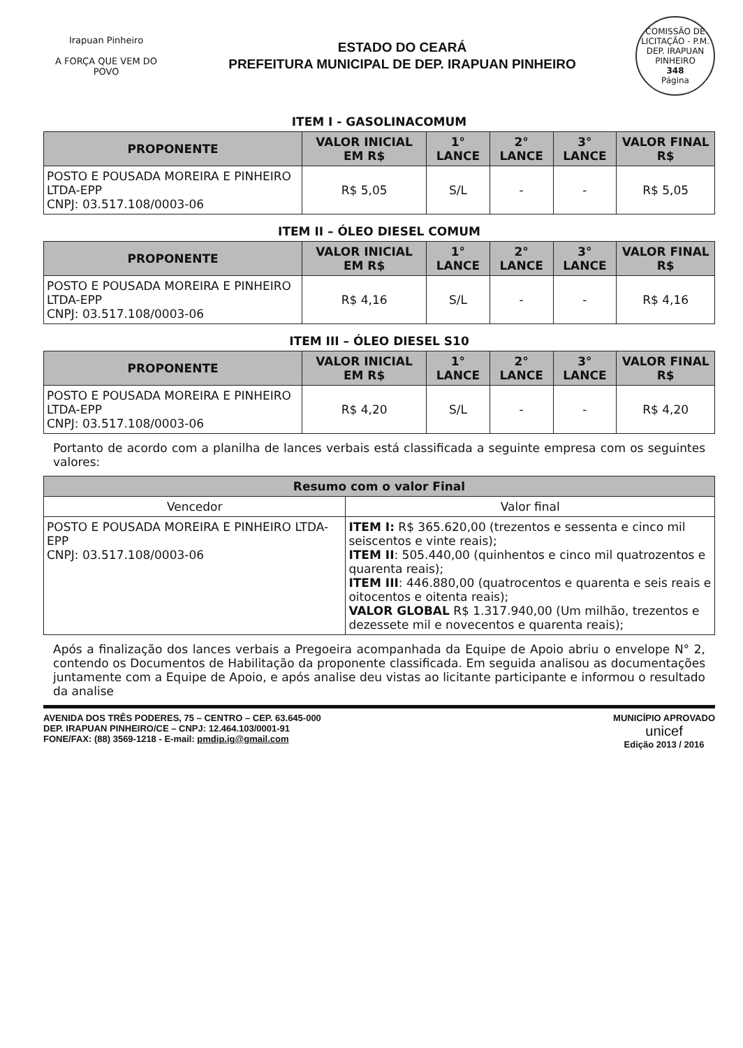Irapuan Pinheiro
A FORÇA QUE VEM DO POVO
ESTADO DO CEARÁ
PREFEITURA MUNICIPAL DE DEP. IRAPUAN PINHEIRO
COMISSÃO DE LICITAÇÃO - P.M. DEP. IRAPUAN PINHEIRO
348
Página
ITEM I - GASOLINACOMUM
| PROPONENTE | VALOR INICIAL EM R$ | 1° LANCE | 2° LANCE | 3° LANCE | VALOR FINAL R$ |
| --- | --- | --- | --- | --- | --- |
| POSTO E POUSADA MOREIRA E PINHEIRO LTDA-EPP CNPJ: 03.517.108/0003-06 | R$ 5,05 | S/L | - | - | R$ 5,05 |
ITEM II – ÓLEO DIESEL COMUM
| PROPONENTE | VALOR INICIAL EM R$ | 1° LANCE | 2° LANCE | 3° LANCE | VALOR FINAL R$ |
| --- | --- | --- | --- | --- | --- |
| POSTO E POUSADA MOREIRA E PINHEIRO LTDA-EPP CNPJ: 03.517.108/0003-06 | R$ 4,16 | S/L | - | - | R$ 4,16 |
ITEM III – ÓLEO DIESEL S10
| PROPONENTE | VALOR INICIAL EM R$ | 1° LANCE | 2° LANCE | 3° LANCE | VALOR FINAL R$ |
| --- | --- | --- | --- | --- | --- |
| POSTO E POUSADA MOREIRA E PINHEIRO LTDA-EPP CNPJ: 03.517.108/0003-06 | R$ 4,20 | S/L | - | - | R$ 4,20 |
Portanto de acordo com a planilha de lances verbais está classificada a seguinte empresa com os seguintes valores:
| Resumo com o valor Final | |
| --- | --- |
| Vencedor | Valor final |
| POSTO E POUSADA MOREIRA E PINHEIRO LTDA-EPP CNPJ: 03.517.108/0003-06 | ITEM I: R$ 365.620,00 (trezentos e sessenta e cinco mil seiscentos e vinte reais); ITEM II : 505.440,00 (quinhentos e cinco mil quatrozentos e quarenta reais); ITEM III : 446.880,00 (quatrocentos e quarenta e seis reais e oitocentos e oitenta reais); VALOR GLOBAL R$ 1.317.940,00 (Um milhão, trezentos e dezessete mil e novecentos e quarenta reais); |
Após a finalização dos lances verbais a Pregoeira acompanhada da Equipe de Apoio abriu o envelope N° 2, contendo os Documentos de Habilitação da proponente classificada. Em seguida analisou as documentações juntamente com a Equipe de Apoio, e após analise deu vistas ao licitante participante e informou o resultado da analise
AVENIDA DOS TRÊS PODERES, 75 – CENTRO – CEP. 63.645-000
DEP. IRAPUAN PINHEIRO/CE – CNPJ: 12.464.103/0001-91
FONE/FAX: (88) 3569-1218 - E-mail: pmdip.ig@gmail.com
MUNICÍPIO APROVADO
unicef
Edição 2013 / 2016